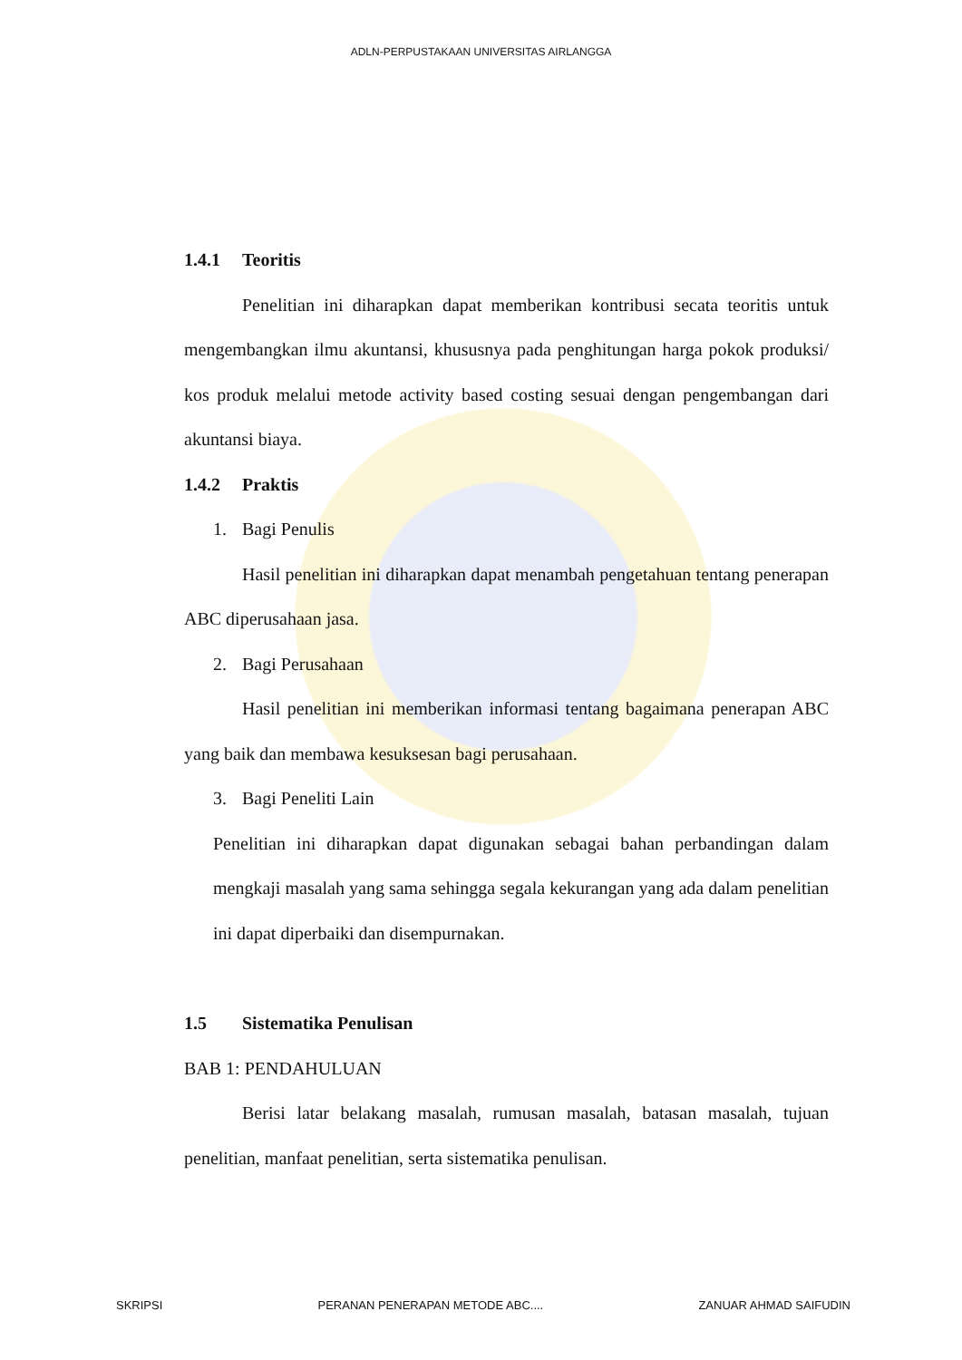ADLN-PERPUSTAKAAN UNIVERSITAS AIRLANGGA
1.4.1 Teoritis
Penelitian ini diharapkan dapat memberikan kontribusi secata teoritis untuk mengembangkan ilmu akuntansi, khususnya pada penghitungan harga pokok produksi/ kos produk melalui metode activity based costing sesuai dengan pengembangan dari akuntansi biaya.
1.4.2 Praktis
1. Bagi Penulis
Hasil penelitian ini diharapkan dapat menambah pengetahuan tentang penerapan ABC diperusahaan jasa.
2. Bagi Perusahaan
Hasil penelitian ini memberikan informasi tentang bagaimana penerapan ABC yang baik dan membawa kesuksesan bagi perusahaan.
3. Bagi Peneliti Lain
Penelitian ini diharapkan dapat digunakan sebagai bahan perbandingan dalam mengkaji masalah yang sama sehingga segala kekurangan yang ada dalam penelitian ini dapat diperbaiki dan disempurnakan.
1.5 Sistematika Penulisan
BAB 1: PENDAHULUAN
Berisi latar belakang masalah, rumusan masalah, batasan masalah, tujuan penelitian, manfaat penelitian, serta sistematika penulisan.
SKRIPSI PERANAN PENERAPAN METODE ABC.... ZANUAR AHMAD SAIFUDIN